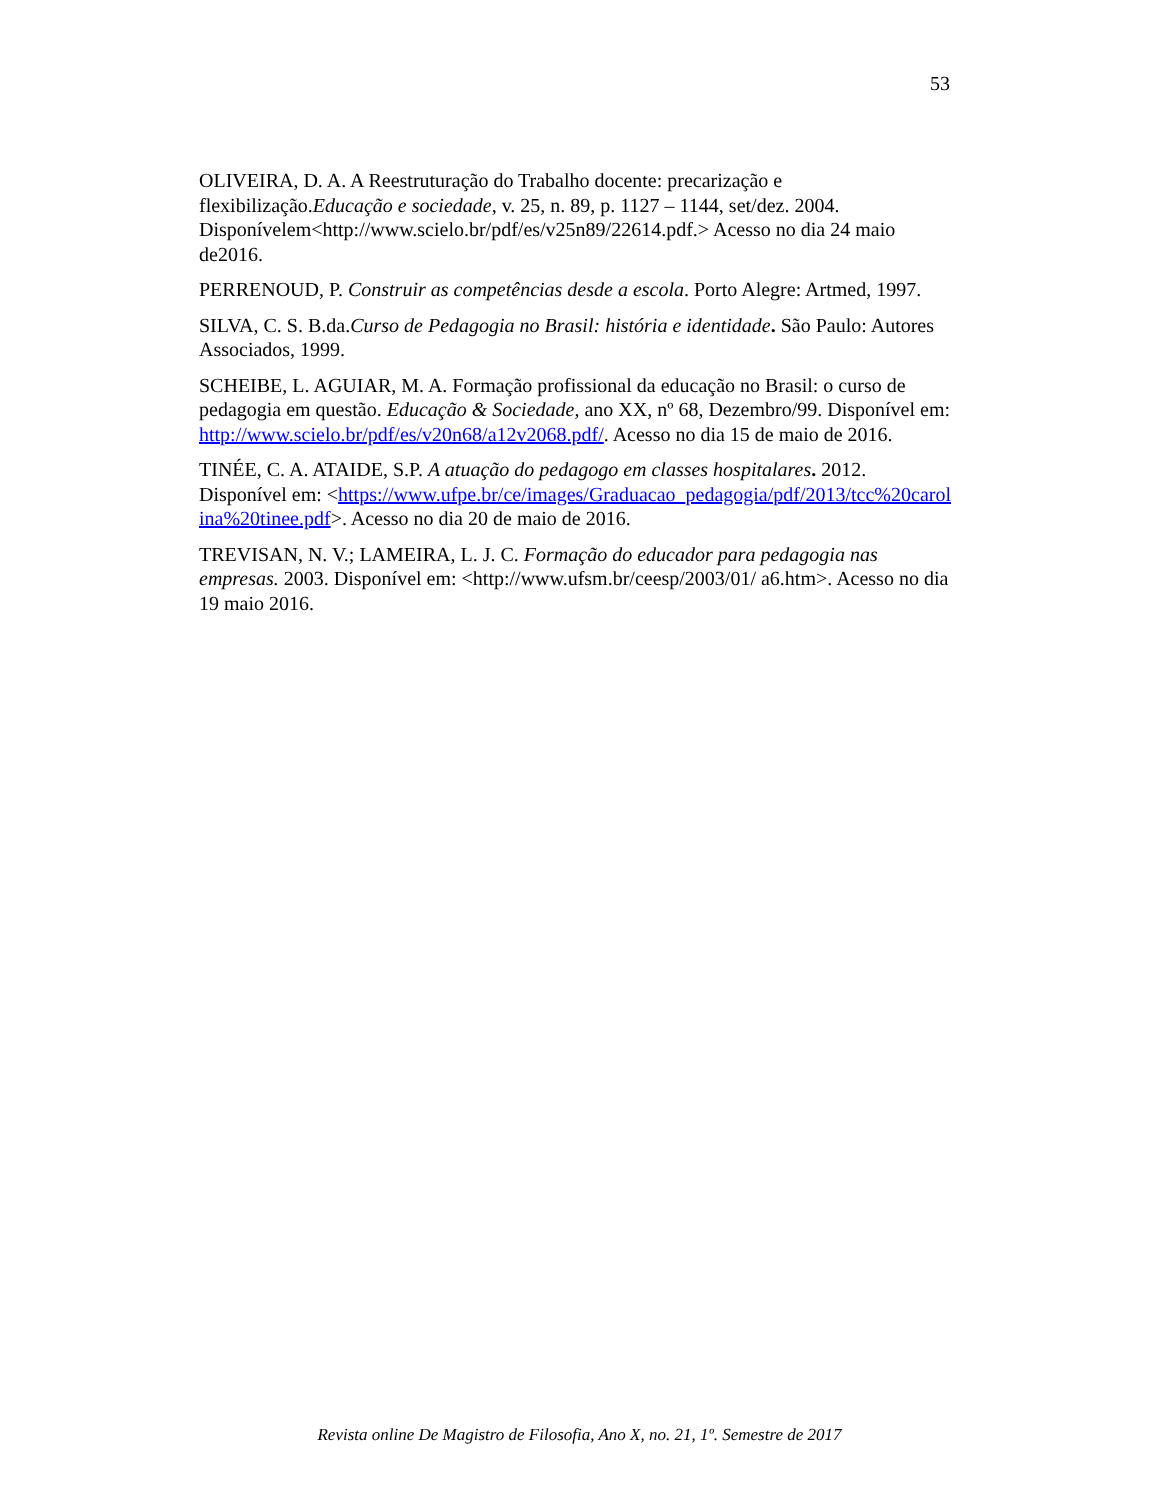53
OLIVEIRA, D. A. A Reestruturação do Trabalho docente: precarização e flexibilização.Educação e sociedade, v. 25, n. 89, p. 1127 – 1144, set/dez. 2004. Disponívelem<http://www.scielo.br/pdf/es/v25n89/22614.pdf.> Acesso no dia 24 maio de2016.
PERRENOUD, P. Construir as competências desde a escola. Porto Alegre: Artmed, 1997.
SILVA, C. S. B.da.Curso de Pedagogia no Brasil: história e identidade. São Paulo: Autores Associados, 1999.
SCHEIBE, L. AGUIAR, M. A. Formação profissional da educação no Brasil: o curso de pedagogia em questão. Educação & Sociedade, ano XX, nº 68, Dezembro/99. Disponível em: http://www.scielo.br/pdf/es/v20n68/a12v2068.pdf/. Acesso no dia 15 de maio de 2016.
TINÉE, C. A. ATAIDE, S.P. A atuação do pedagogo em classes hospitalares. 2012. Disponível em: <https://www.ufpe.br/ce/images/Graduacao_pedagogia/pdf/2013/tcc%20carolina%20tinee.pdf>. Acesso no dia 20 de maio de 2016.
TREVISAN, N. V.; LAMEIRA, L. J. C. Formação do educador para pedagogia nas empresas. 2003. Disponível em: <http://www.ufsm.br/ceesp/2003/01/ a6.htm>. Acesso no dia 19 maio 2016.
Revista online De Magistro de Filosofia, Ano X, no. 21, 1º. Semestre de 2017